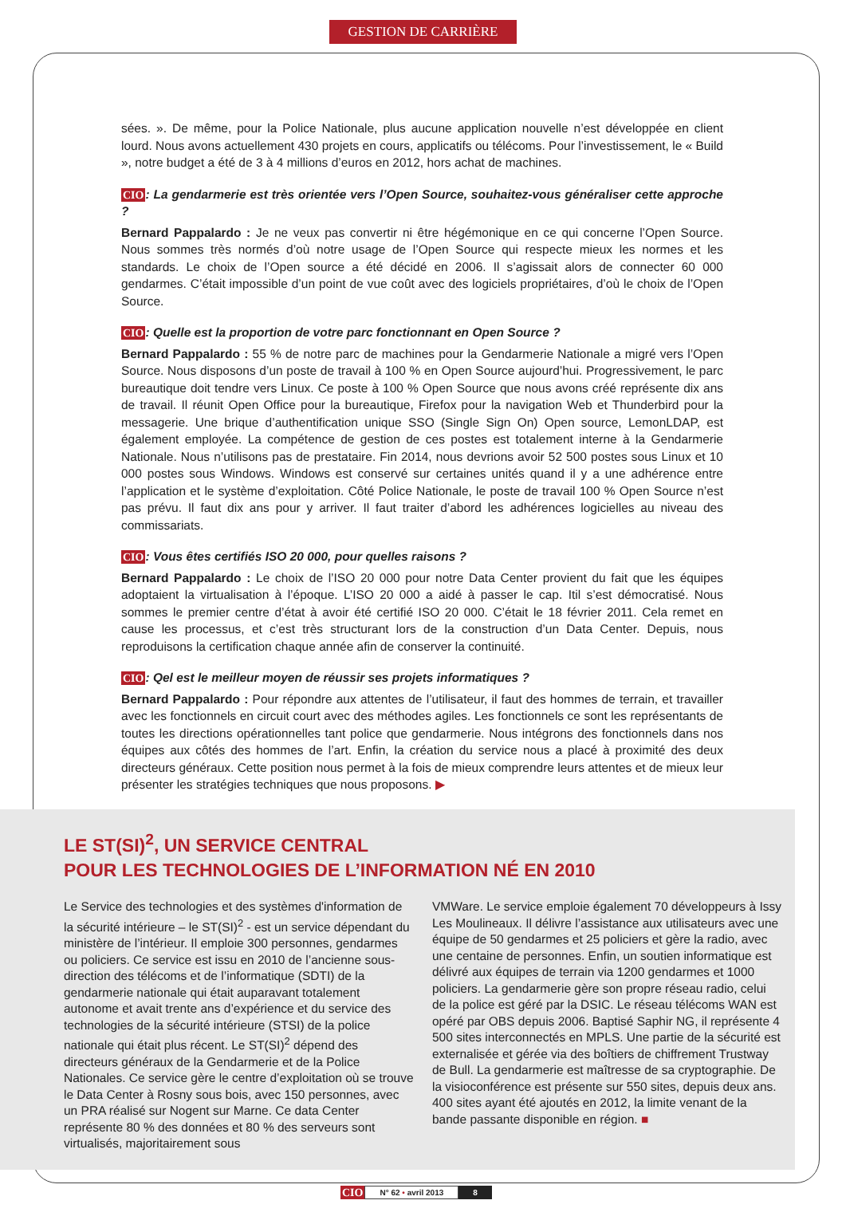GESTION DE CARRIÈRE
sées. ». De même, pour la Police Nationale, plus aucune application nouvelle n’est développée en client lourd. Nous avons actuellement 430 projets en cours, applicatifs ou télécoms. Pour l’investissement, le « Build », notre budget a été de 3 à 4 millions d’euros en 2012, hors achat de machines.
CIO: La gendarmerie est très orientée vers l’Open Source, souhaitez-vous généraliser cette approche ?
Bernard Pappalardo : Je ne veux pas convertir ni être hégémonique en ce qui concerne l’Open Source. Nous sommes très normés d’où notre usage de l’Open Source qui respecte mieux les normes et les standards. Le choix de l’Open source a été décidé en 2006. Il s’agissait alors de connecter 60 000 gendarmes. C’était impossible d’un point de vue coût avec des logiciels propriétaires, d’où le choix de l’Open Source.
CIO: Quelle est la proportion de votre parc fonctionnant en Open Source ?
Bernard Pappalardo : 55 % de notre parc de machines pour la Gendarmerie Nationale a migré vers l’Open Source. Nous disposons d’un poste de travail à 100 % en Open Source aujourd’hui. Progressivement, le parc bureautique doit tendre vers Linux. Ce poste à 100 % Open Source que nous avons créé représente dix ans de travail. Il réunit Open Office pour la bureautique, Firefox pour la navigation Web et Thunderbird pour la messagerie. Une brique d’authentification unique SSO (Single Sign On) Open source, LemonLDAP, est également employée. La compétence de gestion de ces postes est totalement interne à la Gendarmerie Nationale. Nous n’utilisons pas de prestataire. Fin 2014, nous devrions avoir 52 500 postes sous Linux et 10 000 postes sous Windows. Windows est conservé sur certaines unités quand il y a une adhérence entre l’application et le système d’exploitation. Côté Police Nationale, le poste de travail 100 % Open Source n’est pas prévu. Il faut dix ans pour y arriver. Il faut traiter d’abord les adhérences logicielles au niveau des commissariats.
CIO: Vous êtes certifiés ISO 20 000, pour quelles raisons ?
Bernard Pappalardo : Le choix de l’ISO 20 000 pour notre Data Center provient du fait que les équipes adoptaient la virtualisation à l’époque. L’ISO 20 000 a aidé à passer le cap. Itil s’est démocratisé. Nous sommes le premier centre d’état à avoir été certifié ISO 20 000. C’était le 18 février 2011. Cela remet en cause les processus, et c’est très structurant lors de la construction d’un Data Center. Depuis, nous reproduisons la certification chaque année afin de conserver la continuité.
CIO: Qel est le meilleur moyen de réussir ses projets informatiques ?
Bernard Pappalardo : Pour répondre aux attentes de l’utilisateur, il faut des hommes de terrain, et travailler avec les fonctionnels en circuit court avec des méthodes agiles. Les fonctionnels ce sont les représentants de toutes les directions opérationnelles tant police que gendarmerie. Nous intégrons des fonctionnels dans nos équipes aux côtés des hommes de l’art. Enfin, la création du service nous a placé à proximité des deux directeurs généraux. Cette position nous permet à la fois de mieux comprendre leurs attentes et de mieux leur présenter les stratégies techniques que nous proposons. ▶
LE ST(SI)<sup>2</sup>, UN SERVICE CENTRAL
POUR LES TECHNOLOGIES DE L’INFORMATION NÉ EN 2010
Le Service des technologies et des systèmes d'information de la sécurité intérieure – le ST(SI)<sup>2</sup> - est un service dépendant du ministère de l’intérieur. Il emploie 300 personnes, gendarmes ou policiers. Ce service est issu en 2010 de l’ancienne sous-direction des télécoms et de l’informatique (SDTI) de la gendarmerie nationale qui était auparavant totalement autonome et avait trente ans d’expérience et du service des technologies de la sécurité intérieure (STSI) de la police nationale qui était plus récent. Le ST(SI)<sup>2</sup> dépend des directeurs généraux de la Gendarmerie et de la Police Nationales. Ce service gère le centre d’exploitation où se trouve le Data Center à Rosny sous bois, avec 150 personnes, avec un PRA réalisé sur Nogent sur Marne. Ce data Center représente 80 % des données et 80 % des serveurs sont virtualisés, majoritairement sous
VMWare. Le service emploie également 70 développeurs à Issy Les Moulineaux. Il délivre l’assistance aux utilisateurs avec une équipe de 50 gendarmes et 25 policiers et gère la radio, avec une centaine de personnes. Enfin, un soutien informatique est délivré aux équipes de terrain via 1200 gendarmes et 1000 policiers. La gendarmerie gère son propre réseau radio, celui de la police est géré par la DSIC. Le réseau télécoms WAN est opéré par OBS depuis 2006. Baptisé Saphir NG, il représente 4 500 sites interconnectés en MPLS. Une partie de la sécurité est externalisée et gérée via des boîtiers de chiffrement Trustway de Bull. La gendarmerie est maîtresse de sa cryptographie. De la visioconférence est présente sur 550 sites, depuis deux ans. 400 sites ayant été ajoutés en 2012, la limite venant de la bande passante disponible en région. ■
CIO N° 62 • avril 2013 8